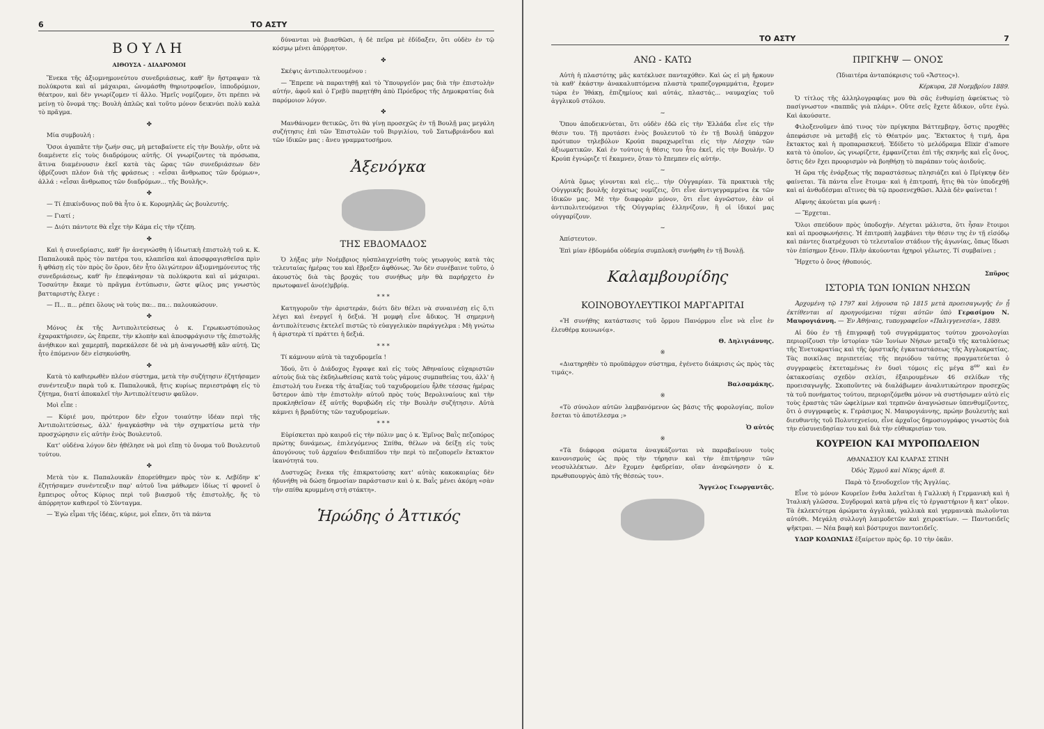6 ΤΟ ΑΣΤΥ
ΒΟΥΛΗ
ΑΙΘΟΥΣΑ - ΔΙΑΔΡΟΜΟΙ
Ἕνεκα τῆς ἀξιομνημονεύτου συνεδριάσεως, καθ' ἣν ἤστραψαν τὰ πολύκροτα καὶ αἱ μάχαιραι, ὠνομάσθη θηριοτροφεῖον, ἱπποδρόμιον, θέατρον, καὶ δὲν γνωρίζομεν τί ἄλλο. Ἡμεῖς νομίζομεν, ὅτι πρέπει νὰ μείνῃ τὸ ὄνομά της: Βουλὴ ἁπλῶς καὶ τοῦτο μόνον δεικνύει πολὺ καλὰ τὸ πρᾶγμα.
✤
Μία συμβουλή :
Ὅσοι ἀγαπᾶτε τὴν ζωήν σας, μὴ μεταβαίνετε εἰς τὴν Βουλήν, οὔτε νὰ διαμένετε εἰς τοὺς διαδρόμους αὐτῆς. Οἱ γνωρίζοντες τὰ πρόσωπα, ἅτινα διαμένουσιν ἐκεῖ κατὰ τὰς ὥρας τῶν συνεδριάσεων δὲν ὑβρίζουσι πλέον διὰ τῆς φράσεως : «εἶσαι ἄνθρωπος τῶν δρόμων», ἀλλά : «εἶσαι ἄνθρωπος τῶν διαδρόμων... τῆς Βουλῆς».
✤
— Τί ἐπικίνδυνος ποῦ θὰ ἦτο ὁ κ. Κορομηλᾶς ὡς βουλευτής.
— Γιατί ;
— Διότι πάντοτε θὰ εἶχε τὴν Κάμα εἰς τὴν τζέπη.
✤
Καὶ ἡ συνεδρίασις, καθ' ἣν ἀνεγνώσθη ἡ ἰδιωτικὴ ἐπιστολὴ τοῦ κ. Κ. Παπαλουκᾶ πρὸς τὸν πατέρα του, κλαπεῖσα καὶ ἀποσφραγισθεῖσα πρὶν ἢ φθάσῃ εἰς τὸν πρὸς ὃν ὅρον, δὲν ἦτο ὀλιγώτερον ἀξιομνημόνευτος τῆς συνεδριάσεως, καθ' ἣν ἐπεφάνησαν τὰ πολύκροτα καὶ αἱ μάχαιραι. Τοσαύτην ἔκαμε τὸ πρᾶγμα ἐντύπωσιν, ὥστε φίλος μας γνωστὸς βατταριστὴς ἔλεγε :
— Π... π... ρέπει ὅλους νὰ τοὺς πα:.. πα.:. παλουκώσουν.
✤
Μόνος ἐκ τῆς Ἀντιπολιτεύσεως ὁ κ. Γερωκωστόπουλος ἐχαρακτήρισεν, ὡς ἔπρεπε, τὴν κλοπὴν καὶ ἀποσφράγισιν τῆς ἐπιστολῆς ἀνήθικον καὶ χαμερπῆ, παρεκάλεσε δὲ νὰ μὴ ἀναγνωσθῇ κἂν αὐτή. Ὡς ἦτο ἑπόμενον δὲν εἰσηκούσθη.
✤
Κατὰ τὸ καθιερωθὲν πλέον σύστημα, μετὰ τὴν συζήτησιν ἐζητήσαμεν συνέντευξιν παρὰ τοῦ κ. Παπαλουκᾶ, ἥτις κυρίως περιεστράφη εἰς τὸ ζήτημα, διατί ἀποκαλεῖ τὴν Ἀντιπολίτευσιν φαῦλον.
Μοὶ εἶπε :
— Κύριέ μου, πρότερον δὲν εἶχον τοιαύτην ἰδέαν περὶ τῆς Ἀντιπολιτεύσεως, ἀλλ' ἠναγκάσθην νὰ τὴν σχηματίσω μετὰ τὴν προσχώρησιν εἰς αὐτὴν ἑνὸς Βουλευτοῦ.
Κατ' οὐδένα λόγον δὲν ἠθέλησε νὰ μοὶ εἴπῃ τὸ ὄνομα τοῦ Βουλευτοῦ τούτου.
✤
Μετὰ τὸν κ. Παπαλουκᾶν ἐπορεύθημεν πρὸς τὸν κ. Λεβίδην κ' ἐζητήσαμεν συνέντευξιν παρ' αὐτοῦ ἵνα μάθωμεν ἰδίως τί φρονεῖ ὁ ἔμπειρος οὗτος Κύριος περὶ τοῦ βιασμοῦ τῆς ἐπιστολῆς, ἥς τὸ ἀπόρρητον καθιεροῖ τὸ Σύνταγμα.
— Ἐγὼ εἶμαι τῆς ἰδέας, κύριε, μοὶ εἶπεν, ὅτι τὰ πάντα
δύνανται νὰ βιασθῶσι, ἡ δὲ πεῖρα μὲ ἐδίδαξεν, ὅτι οὐδὲν ἐν τῷ κόσμῳ μένει ἀπόρρητον.
✤
Σκέψις ἀντιπολιτευομένου :
— Ἔπρεπε νὰ παραιτηθῇ καὶ τὸ Ὑπουργεῖόν μας διὰ τὴν ἐπιστολὴν αὐτήν, ἀφοῦ καὶ ὁ Γρεβὺ παρῃτήθη ἀπὸ Πρόεδρος τῆς Δημοκρατίας διὰ παρόμοιον λόγον.
✤
Μανθάνομεν θετικῶς, ὅτι θὰ γίνῃ προσεχῶς ἐν τῇ Βουλῇ μας μεγάλη συζήτησις ἐπὶ τῶν Ἐπιστολῶν τοῦ Βιργιλίου, τοῦ Σατωβριάνδου καὶ τῶν ἰδικῶν μας : ἄνευ γραμματοσήμου.
Ἀξενόγκα
ΤΗΣ ΕΒΔΟΜΑΔΟΣ
Ὁ λήξας μὴν Νοέμβριος ηὐσπλαγχνίσθη τοὺς γεωργοὺς κατὰ τὰς τελευταίας ἡμέρας του καὶ ἔβρεξεν ἀφθόνως. Ἂν δὲν συνέβαινε τοῦτο, ὁ ἀκουστὸς διὰ τὰς βροχάς του συνήθως μὴν θὰ παρήρχετο ἐν πρωτοφανεῖ ἀνο(ε)μβρίᾳ.
* * *
Κατηγοροῦν τὴν ἀριστεράν, διότι δὲν θέλει νὰ συναινέσῃ εἰς ὅ,τι λέγει καὶ ἐνεργεῖ ἡ δεξιά. Ἡ μομφὴ εἶνε ἄδικος. Ἡ σημερινὴ ἀντιπολίτευσις ἐκτελεῖ πιστῶς τὸ εὐαγγελικὸν παράγγελμα : Μὴ γνώτω ἡ ἀριστερὰ τί πράττει ἡ δεξιά.
* * *
Τί κάμνουν αὐτὰ τὰ ταχυδρομεῖα !
Ἰδού, ὅτι ὁ Διάδοχος ἔγραψε καὶ εἰς τοὺς Ἀθηναίους εὐχαριστῶν αὐτοὺς διὰ τὰς ἐκδηλωθείσας κατὰ τοὺς γάμους συμπαθείας του, ἀλλ' ἡ ἐπιστολή του ἕνεκα τῆς ἀταξίας τοῦ ταχυδρομείου ἦλθε τέσσας ἡμέρας ὕστερον ἀπὸ τὴν ἐπιστολὴν αὐτοῦ πρὸς τοὺς Βερολιναίους καὶ τὴν προκληθεῖσαν ἐξ αὐτῆς θορυβώδη εἰς τὴν Βουλὴν συζήτησιν. Αὐτὰ κάμνει ἡ βραδύτης τῶν ταχυδρομείων.
* * *
Εὑρίσκεται πρὸ καιροῦ εἰς τὴν πόλιν μας ὁ κ. Ἐμῖνος Βαῒς πεζοπόρος πρώτης δυνάμεως, ἐπιλεγόμενος Σπίθα, θέλων νὰ δείξῃ εἰς τοὺς ἀπογόνους τοῦ ἀρχαίου Φειδιππίδου τὴν περὶ τὸ πεζοπορεῖν ἔκτακτον ἱκανότητά του.
Δυστυχῶς ἕνεκα τῆς ἐπικρατούσης κατ' αὐτὰς κακοκαιρίας δὲν ἠδυνήθη νὰ δώσῃ δημοσίαν παράστασιν καὶ ὁ κ. Βαῒς μένει ἀκόμη «σὰν τὴν σπίθα κρυμμένη στὴ στάκτη».
Ἡρώδης ὁ Ἀττικός
ΤΟ ΑΣΤΥ 7
ΑΝΩ - ΚΑΤΩ
Αὐτὴ ἡ πλαστότης μᾶς κατέκλυσε πανταχόθεν. Καὶ ὡς εἰ μὴ ἤρκουν τὰ καθ' ἑκάστην ἀνακαλυπτόμενα πλαστὰ τραπεζογραμμάτια, ἔχομεν τώρα ἐν Ἰθάκῃ, ἐπιζημίους καὶ αὐτάς, πλαστάς... ναυμαχίας τοῦ ἀγγλικοῦ στόλου.
~
Ὅπου ἀποδεικνύεται, ὅτι οὐδὲν ἐδῶ εἰς τὴν Ἑλλάδα εἶνε εἰς τὴν θέσιν του. Τῇ προτάσει ἑνὸς βουλευτοῦ τὸ ἐν τῇ Βουλῇ ὑπάρχον πρότυπον τηλεβόλον Κρούπ παραχωρεῖται εἰς τὴν Λέσχην τῶν ἀξιωματικῶν. Καὶ ἐν τούτοις ἡ θέσις του ἦτο ἐκεῖ, εἰς τὴν Βουλήν. Ὁ Κρούπ ἐγνώριζε τί ἔκαμνεν, ὅταν τὸ ἔπεμπεν εἰς αὐτήν.
~
Αὐτὰ ὅμως γίνονται καὶ εἰς... τὴν Οὐγγαρίαν. Τὰ πρακτικὰ τῆς Οὐγγρικῆς βουλῆς ἐσχάτως νομίζεις, ὅτι εἶνε ἀντιγεγραμμένα ἐκ τῶν ἰδικῶν μας. Μὲ τὴν διαφορὰν μόνον, ὅτι εἶνε ἀγνῶστον, ἐὰν οἱ ἀντιπολιτευόμενοι τῆς Οὐγγαρίας ἐλληνίζουν, ἢ οἱ ἰδικοί μας οὐγγαρίζουν.
~
Ἀπίστευτον.
Ἐπὶ μίαν ἑβδομάδα οὐδεμία συμπλοκὴ συνήφθη ἐν τῇ Βουλῇ.
Καλαμβουρίδης
ΚΟΙΝΟΒΟΥΛΕΥΤΙΚΟΙ ΜΑΡΓΑΡΙΤΑΙ
«Ἡ συνήθης κατάστασις τοῦ ὅρμου Πανόρμου εἶνε νὰ εἶνε ἐν ἐλευθέρᾳ κοινωνίᾳ».
Θ. Δηλιγιάννης.
※
«Διατηρηθὲν τὸ προϋπάρχον σύστημα, ἐγένετο διάκρισις ὡς πρὸς τὰς τιμάς».
Βαλσαμάκης.
※
«Τὸ σύνολον αὐτῶν λαμβανόμενον ὡς βάσις τῆς φορολογίας, ποῖον ἔσεται τὸ ἀποτέλεσμα ;»
Ὁ αὐτός
※
«Τὰ διάφορα σώματα ἀναγκάζονται νὰ παραβαίνουν τοὺς κανονισμοὺς ὡς πρὸς τὴν τήρησιν καὶ τὴν ἐπιτήρησιν τῶν νεοσυλλέκτων. Δὲν ἔχομεν ἐφεδρείαν, οἵαν ἀνεφώνησεν ὁ κ. πρωθυπουργὸς ἀπὸ τῆς θέσεώς του».
Ἄγγελος Γεωργαντᾶς.
ΠΡΙΓΚΗΨ — ΟΝΟΣ
(Ἰδιαιτέρα ἀνταπόκρισις τοῦ «Ἄστεος»).
Κέρκυρα, 28 Νοεμβρίου 1889.
Ὁ τίτλος τῆς ἀλληλογραφίας μου θὰ σᾶς ἐνθυμίσῃ ἀφεύκτως τὸ πασίγνωστον «παππᾶς γιὰ πλάρι». Οὔτε σεῖς ἔχετε ἄδικον, οὔτε ἐγώ. Καὶ ἀκούσατε.
Φιλοξενοῦμεν ἀπό τινος τὸν πρίγκηπα Βάττεμβεργ, ὅστις προχθὲς ἀπεφάσισε νὰ μεταβῇ εἰς τὸ Θέατρόν μας. Ἔκτακτος ἡ τιμή, ἄρα ἔκτακτος καὶ ἡ προπαρασκευή. Ἐδίδετο τὸ μελόδραμα Elixir d'amore κατὰ τὸ ὁποῖον, ὡς γνωρίζετε, ἐμφανίζεται ἐπὶ τῆς σκηνῆς καὶ εἷς ὄνος, ὅστις δὲν ἔχει προορισμὸν νὰ βοηθήσῃ τὸ παράπαν τοὺς ἀοιδούς.
Ἡ ὥρα τῆς ἐνάρξεως τῆς παραστάσεως πλησιάζει καὶ ὁ Πρίγκηψ δὲν φαίνεται. Τὰ πάντα εἶνε ἕτοιμα· καὶ ἡ ἐπιτροπή, ἥτις θὰ τὸν ὑποδεχθῇ καὶ αἱ ἀνθοδέσμαι αἵτινες θὰ τῷ προσενεχθῶσι. Ἀλλὰ δὲν φαίνεται !
Αἴφνης ἀκούεται μία φωνή :
— Ἔρχεται.
Ὅλοι σπεύδουν πρὸς ὑποδοχήν. Λέγεται μάλιστα, ὅτι ἦσαν ἕτοιμοι καὶ αἱ προσφωνήσεις. Ἡ ἐπιτροπὴ λαμβάνει τὴν θέσιν της ἐν τῇ εἰσόδῳ καὶ πάντες διατρέχουσι τὸ τελευταῖον στάδιον τῆς ἀγωνίας, ὅπως ἴδωσι τὸν ἐπίσημον ξένον. Πλὴν ἀκούονται ἠχηροὶ γέλωτες. Τί συμβαίνει ;
Ἤρχετο ὁ ὄνος ἠθοποιός.
Σπῦρος
ΙΣΤΟΡΙΑ ΤΩΝ ΙΟΝΙΩΝ ΝΗΣΩΝ
Ἀρχομένη τῷ 1797 καὶ λήγουσα τῷ 1815 μετὰ προεισαγωγῆς ἐν ᾗ ἐκτίθενται αἱ προηγούμεναι τύχαι αὐτῶν ὑπὸ Γερασίμου Ν. Μαυρογιάννη. — Ἐν Ἀθήναις, τυπογραφεῖον «Παλιγγενεσία», 1889.
Αἱ δύο ἐν τῇ ἐπιγραφῇ τοῦ συγγράμματος τούτου χρονολογίαι περιορίζουσι τὴν ἱστορίαν τῶν Ἰονίων Νήσων μεταξὺ τῆς καταλύσεως τῆς Ἐνετοκρατίας καὶ τῆς ὁριστικῆς ἐγκαταστάσεως τῆς Ἀγγλοκρατίας. Τὰς ποικίλας περιπετείας τῆς περιόδου ταύτης πραγματεύεται ὁ συγγραφεὺς ἐκτεταμένως ἐν δυσὶ τόμοις εἰς μέγα 8<sup>ον</sup> καὶ ἐν ὀκτακοσίαις σχεδὸν σελίσι, ἐξαιρουμένων 46 σελίδων τῆς προεισαγωγῆς. Σκοποῦντες νὰ διαλάβωμεν ἀναλυτικώτερον προσεχῶς τὰ τοῦ πονήματος τούτου, περιοριζόμεθα μόνον νὰ συστήσωμεν αὐτὸ εἰς τοὺς ἐραστὰς τῶν ὠφελίμων καὶ τερπνῶν ἀναγνώσεων ὑπενθυμίζοντες, ὅτι ὁ συγγραφεὺς κ. Γεράσιμος Ν. Μαυρογιάννης, πρώην βουλευτὴς καὶ διευθυντὴς τοῦ Πολυτεχνείου, εἶνε ἀρχαῖος δημοσιογράφος γνωστὸς διὰ τὴν εὐσυνειδησίαν του καὶ διὰ τὴν εὐθυκρισίαν του.
ΚΟΥΡΕΙΟΝ ΚΑΙ ΜΥΡΟΠΩΛΕΙΟΝ
ΑΘΑΝΑΣΙΟΥ ΚΑΙ ΚΛΑΡΑΣ ΣΤΙΝΗ
Ὁδὸς Ἑρμοῦ καὶ Νίκης ἀριθ. 8.
Παρὰ τὸ ξενοδοχεῖον τῆς Ἀγγλίας.
Εἶνε τὸ μόνον Κουρεῖον ἔνθα λαλεῖται ἡ Γαλλικὴ ἡ Γερμανικὴ καὶ ἡ Ἰταλικὴ γλῶσσα. Συγδρομαὶ κατὰ μῆνα εἰς τὸ ἐργαστήριον ἢ κατ' οἶκον. Τὰ ἐκλεκτότερα ἀρώματα ἀγγλικά, γαλλικὰ καὶ γερμανικὰ πωλοῦνται αὐτόθι. Μεγάλη συλλογὴ λαιμοδετῶν καὶ χειροκτίων. — Παντοειδεῖς ψῆκτραι. — Νέα βαφὴ καὶ βόστρυχοι παντοειδεῖς.
ΥΔΩΡ ΚΟΛΩΝΙΑΣ ἐξαίρετον πρὸς δρ. 10 τὴν ὀκᾶν.